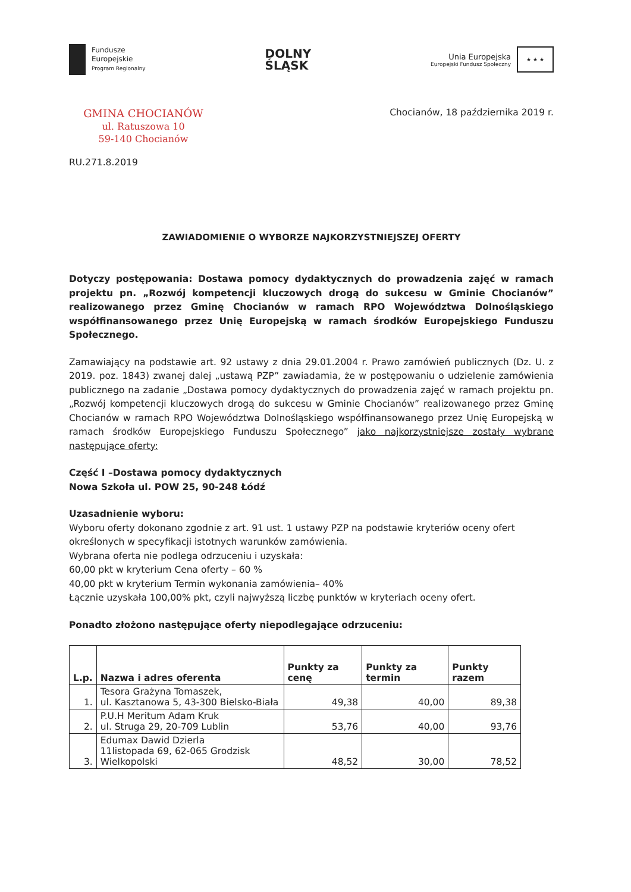Fundusze
Europejskie
Program Regionalny
DOLNY
ŚLĄSK
Unia Europejska
Europejski Fundusz Społeczny
★ ★ ★
GMINA CHOCIANÓW
ul. Ratuszowa 10
59-140 Chocianów
Chocianów, 18 października 2019 r.
RU.271.8.2019
ZAWIADOMIENIE O WYBORZE NAJKORZYSTNIEJSZEJ OFERTY
Dotyczy postępowania: Dostawa pomocy dydaktycznych do prowadzenia zajęć w ramach projektu pn. „Rozwój kompetencji kluczowych drogą do sukcesu w Gminie Chocianów” realizowanego przez Gminę Chocianów w ramach RPO Województwa Dolnośląskiego współfinansowanego przez Unię Europejską w ramach środków Europejskiego Funduszu Społecznego.
Zamawiający na podstawie art. 92 ustawy z dnia 29.01.2004 r. Prawo zamówień publicznych (Dz. U. z 2019. poz. 1843) zwanej dalej „ustawą PZP” zawiadamia, że w postępowaniu o udzielenie zamówienia publicznego na zadanie „Dostawa pomocy dydaktycznych do prowadzenia zajęć w ramach projektu pn. „Rozwój kompetencji kluczowych drogą do sukcesu w Gminie Chocianów” realizowanego przez Gminę Chocianów w ramach RPO Województwa Dolnośląskiego współfinansowanego przez Unię Europejską w ramach środków Europejskiego Funduszu Społecznego” jako najkorzystniejsze zostały wybrane następujące oferty:
Część I –Dostawa pomocy dydaktycznych
Nowa Szkoła ul. POW 25, 90-248 Łódź
Uzasadnienie wyboru:
Wyboru oferty dokonano zgodnie z art. 91 ust. 1 ustawy PZP na podstawie kryteriów oceny ofert określonych w specyfikacji istotnych warunków zamówienia.
Wybrana oferta nie podlega odrzuceniu i uzyskała:
60,00 pkt w kryterium Cena oferty – 60 %
40,00 pkt w kryterium Termin wykonania zamówienia– 40%
Łącznie uzyskała 100,00% pkt, czyli najwyższą liczbę punktów w kryteriach oceny ofert.
Ponadto złożono następujące oferty niepodlegające odrzuceniu:
| L.p. | Nazwa i adres oferenta | Punkty za cenę | Punkty za termin | Punkty razem |
| --- | --- | --- | --- | --- |
| 1. | Tesora Grażyna Tomaszek, ul. Kasztanowa 5, 43-300 Bielsko-Biała | 49,38 | 40,00 | 89,38 |
| 2. | P.U.H Meritum Adam Kruk ul. Struga 29, 20-709 Lublin | 53,76 | 40,00 | 93,76 |
| 3. | Edumax Dawid Dzierla 11listopada 69, 62-065 Grodzisk Wielkopolski | 48,52 | 30,00 | 78,52 |